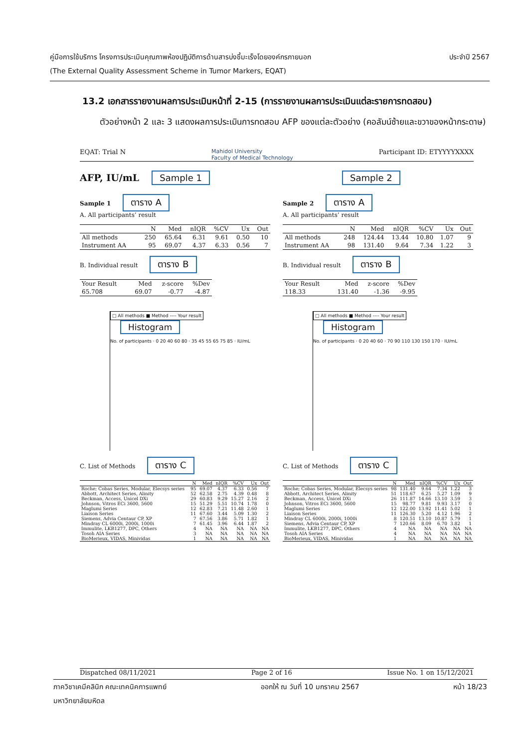คู่มือการใช้บริการ โครงการประเมินคุณภาพห้องปฏิบัติการด้านสารบ่งชี้มะเร็งโดยองค์กรภายนอก ประจำปี 2567
(The External Quality Assessment Scheme in Tumor Markers, EQAT)
13.2 เอกสารรายงานผลการประเมินหน้าที่ 2-15 (การรายงานผลการประเมินแต่ละรายการทดสอบ)
ตัวอย่างหน้า 2 และ 3 แสดงผลการประเมินการทดสอบ AFP ของแต่ละตัวอย่าง (คอลัมน์ซ้ายและขวาของหน้ากระดาษ)
EQAT: Trial N Mahidol University
Faculty of Medical Technology Participant ID: ETYYYYXXXX
AFP, IU/mL Sample 1 Sample 2
Sample 1 ตาราง A
A. All participants’ result
| | N | Med | nIQR | %CV | Ux | Out |
| --- | --- | --- | --- | --- | --- | --- |
| All methods | 250 | 65.64 | 6.31 | 9.61 | 0.50 | 10 |
| Instrument AA | 95 | 69.07 | 4.37 | 6.33 | 0.56 | 7 |
B. Individual result ตาราง B
| Your Result | Med | z-score | %Dev |
| 65.708 | 69.07 | -0.77 | -4.87 |
□ All methods ■ Method ---- Your result
Histogram
No. of participants · 0 20 40 60 80 · 35 45 55 65 75 85 · IU/mL
C. List of Methods ตาราง C
| | N | Med | nIQR | %CV | Ux | Out |
| --- | --- | --- | --- | --- | --- | --- |
| Roche; Cobas Series, Modular, Elecsys series | 95 | 69.07 | 4.37 | 6.33 | 0.56 | 7 |
| Abbott, Architect Series, Alinity | 52 | 62.58 | 2.75 | 4.39 | 0.48 | 8 |
| Beckman, Access, Unicel DXi | 29 | 60.83 | 9.29 | 15.27 | 2.16 | 2 |
| Johnson, Vitros ECi 3600, 5600 | 15 | 51.29 | 5.51 | 10.74 | 1.78 | 0 |
| Maglumi Series | 12 | 62.83 | 7.21 | 11.48 | 2.60 | 1 |
| Liaison Series | 11 | 67.60 | 3.44 | 5.09 | 1.30 | 2 |
| Siemens, Advia Centaur CP, XP | 7 | 67.56 | 3.86 | 5.71 | 1.82 | 1 |
| Mindray CL 6000i, 2000i, 1000i | 7 | 61.45 | 3.96 | 6.44 | 1.87 | 2 |
| Immulite, LKB1277, DPC, Others | 4 | NA | NA | NA | NA | NA |
| Tosoh AIA Series | 3 | NA | NA | NA | NA | NA |
| BioMerieux, VIDAS, Minividas | 1 | NA | NA | NA | NA | NA |
Sample 2 ตาราง A
A. All participants’ result
| | N | Med | nIQR | %CV | Ux | Out |
| --- | --- | --- | --- | --- | --- | --- |
| All methods | 248 | 124.44 | 13.44 | 10.80 | 1.07 | 9 |
| Instrument AA | 98 | 131.40 | 9.64 | 7.34 | 1.22 | 3 |
B. Individual result ตาราง B
| Your Result | Med | z-score | %Dev |
| 118.33 | 131.40 | -1.36 | -9.95 |
□ All methods ■ Method ---- Your result
Histogram
No. of participants · 0 20 40 60 · 70 90 110 130 150 170 · IU/mL
C. List of Methods ตาราง C
| | N | Med | nIQR | %CV | Ux | Out |
| --- | --- | --- | --- | --- | --- | --- |
| Roche; Cobas Series, Modular, Elecsys series | 98 | 131.40 | 9.64 | 7.34 | 1.22 | 3 |
| Abbott, Architect Series, Alinity | 51 | 118.67 | 6.25 | 5.27 | 1.09 | 9 |
| Beckman, Access, Unicel DXi | 26 | 111.87 | 14.66 | 13.10 | 3.59 | 3 |
| Johnson, Vitros ECi 3600, 5600 | 15 | 98.77 | 9.81 | 9.93 | 3.17 | 0 |
| Maglumi Series | 12 | 122.00 | 13.92 | 11.41 | 5.02 | 1 |
| Liaison Series | 11 | 126.30 | 5.20 | 4.12 | 1.96 | 2 |
| Mindray CL 6000i, 2000i, 1000i | 8 | 120.51 | 13.10 | 10.87 | 5.79 | 1 |
| Siemens, Advia Centaur CP, XP | 7 | 120.66 | 8.09 | 6.70 | 3.82 | 1 |
| Immulite, LKB1277, DPC, Others | 4 | NA | NA | NA | NA | NA |
| Tosoh AIA Series | 4 | NA | NA | NA | NA | NA |
| BioMerieux, VIDAS, Minividas | 1 | NA | NA | NA | NA | NA |
Dispatched 08/11/2021 Page 2 of 16 Issue No. 1 on 15/12/2021
ภาควิชาเคมีคลินิก คณะเทคนิคการแพทย์
มหาวิทยาลัยมหิดล ออกให้ ณ วันที่ 10 มกราคม 2567 หน้า 18/23